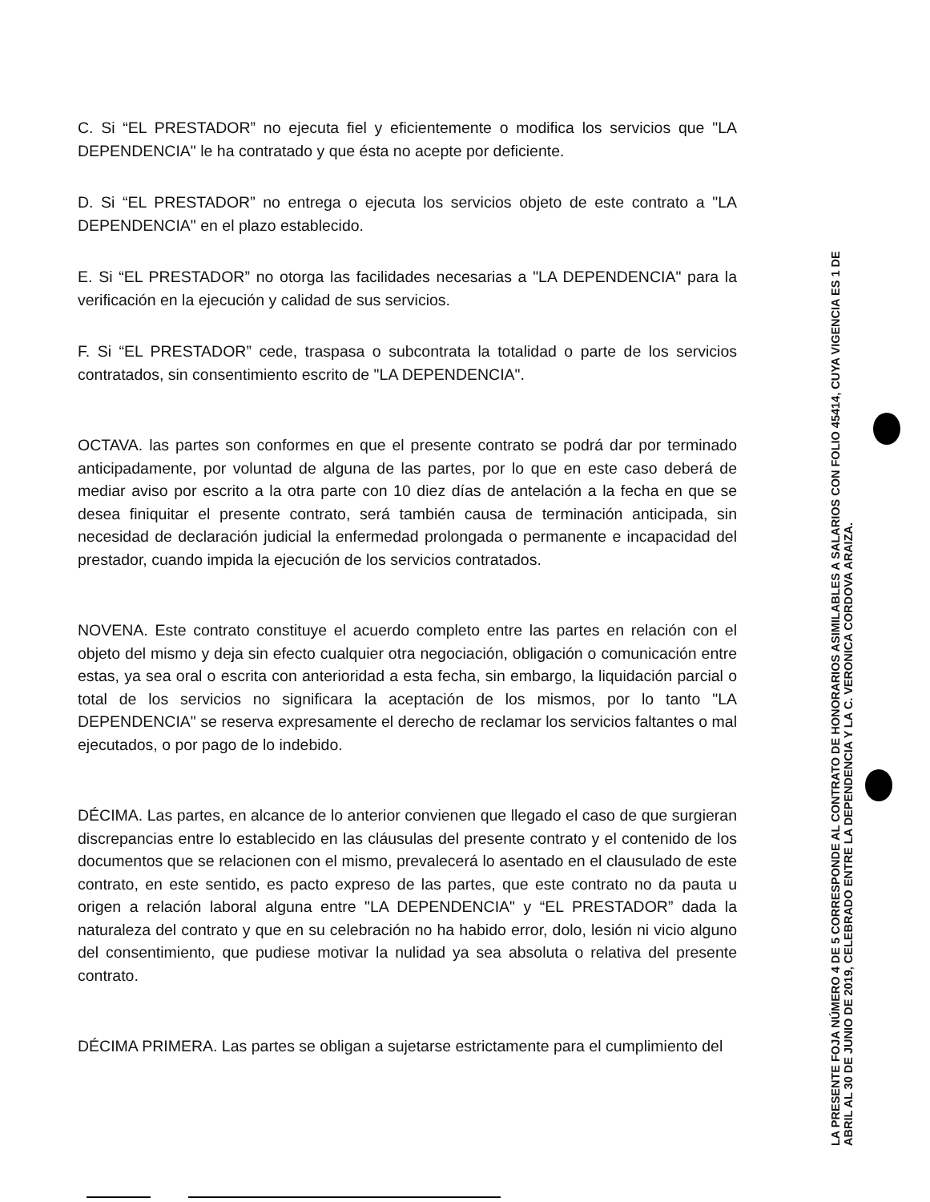C. Si “EL PRESTADOR” no ejecuta fiel y eficientemente o modifica los servicios que "LA DEPENDENCIA" le ha contratado y que ésta no acepte por deficiente.
D. Si “EL PRESTADOR” no entrega o ejecuta los servicios objeto de este contrato a "LA DEPENDENCIA" en el plazo establecido.
E. Si “EL PRESTADOR” no otorga las facilidades necesarias a "LA DEPENDENCIA" para la verificación en la ejecución y calidad de sus servicios.
F. Si “EL PRESTADOR” cede, traspasa o subcontrata la totalidad o parte de los servicios contratados, sin consentimiento escrito de "LA DEPENDENCIA".
OCTAVA. las partes son conformes en que el presente contrato se podrá dar por terminado anticipadamente, por voluntad de alguna de las partes, por lo que en este caso deberá de mediar aviso por escrito a la otra parte con 10 diez días de antelación a la fecha en que se desea finiquitar el presente contrato, será también causa de terminación anticipada, sin necesidad de declaración judicial la enfermedad prolongada o permanente e incapacidad del prestador, cuando impida la ejecución de los servicios contratados.
NOVENA. Este contrato constituye el acuerdo completo entre las partes en relación con el objeto del mismo y deja sin efecto cualquier otra negociación, obligación o comunicación entre estas, ya sea oral o escrita con anterioridad a esta fecha, sin embargo, la liquidación parcial o total de los servicios no significara la aceptación de los mismos, por lo tanto "LA DEPENDENCIA" se reserva expresamente el derecho de reclamar los servicios faltantes o mal ejecutados, o por pago de lo indebido.
DÉCIMA. Las partes, en alcance de lo anterior convienen que llegado el caso de que surgieran discrepancias entre lo establecido en las cláusulas del presente contrato y el contenido de los documentos que se relacionen con el mismo, prevalecerá lo asentado en el clausulado de este contrato, en este sentido, es pacto expreso de las partes, que este contrato no da pauta u origen a relación laboral alguna entre "LA DEPENDENCIA" y “EL PRESTADOR” dada la naturaleza del contrato y que en su celebración no ha habido error, dolo, lesión ni vicio alguno del consentimiento, que pudiese motivar la nulidad ya sea absoluta o relativa del presente contrato.
DÉCIMA PRIMERA. Las partes se obligan a sujetarse estrictamente para el cumplimiento del
LA PRESENTE FOJA NÚMERO 4 DE 5 CORRESPONDE AL CONTRATO DE HONORARIOS ASIMILABLES A SALARIOS CON FOLIO 45414, CUYA VIGENCIA ES 1 DE ABRIL AL 30 DE JUNIO DE 2019, CELEBRADO ENTRE LA DEPENDENCIA Y LA C. VERONICA CORDOVA ARAIZA.